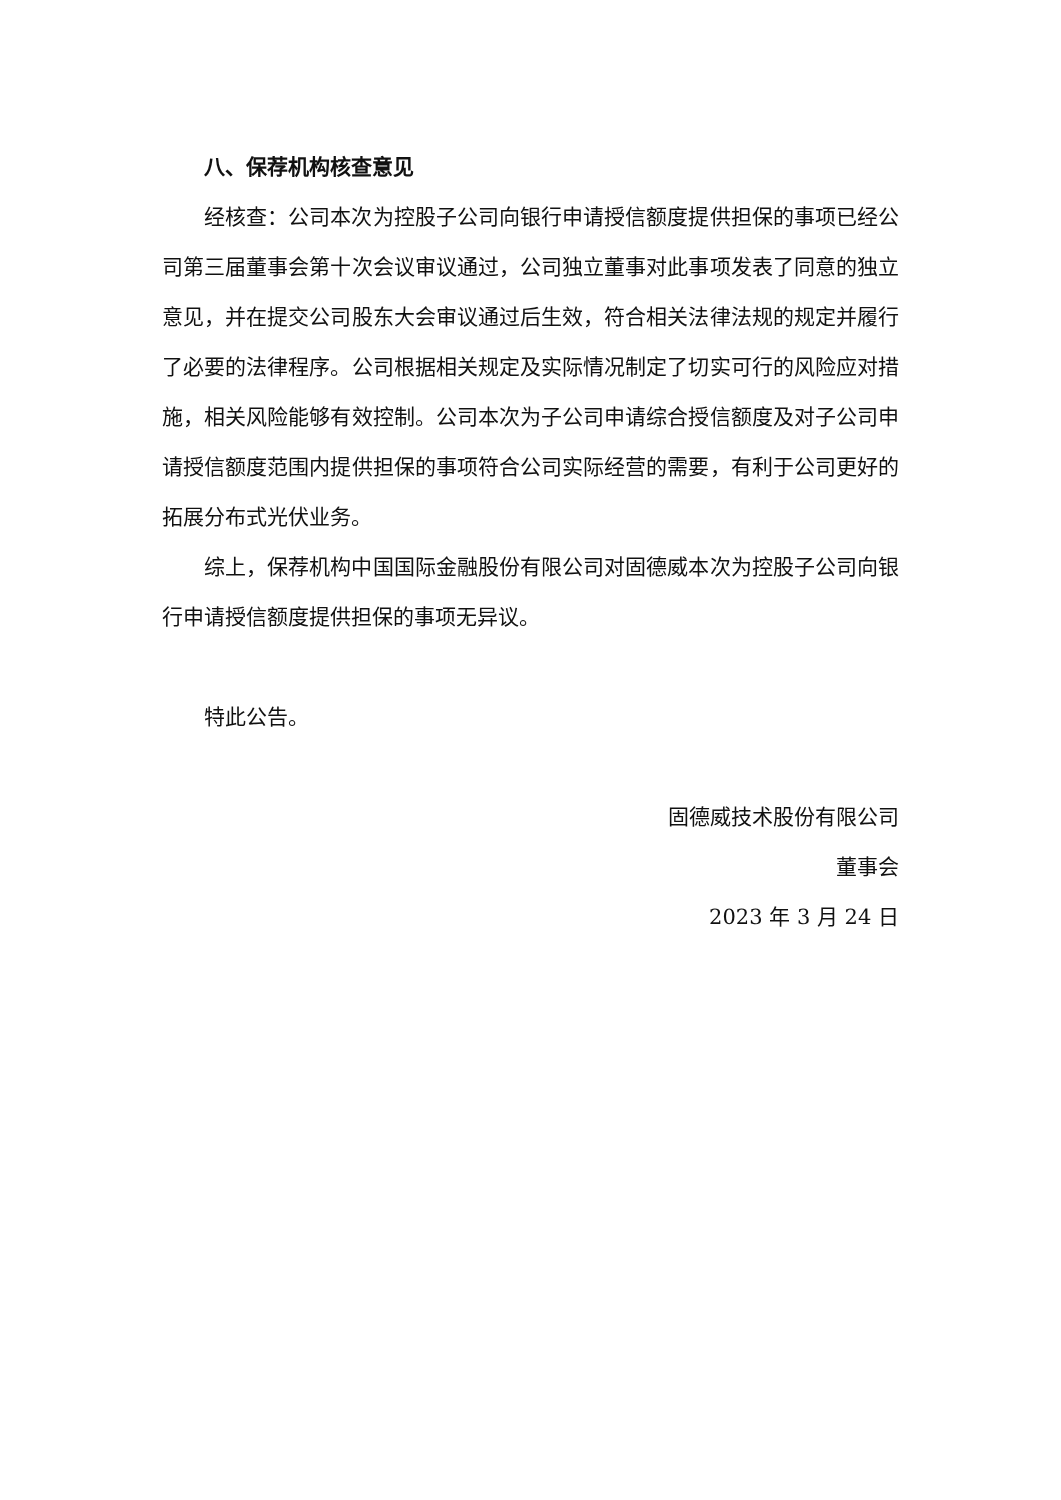八、保荐机构核查意见
经核查：公司本次为控股子公司向银行申请授信额度提供担保的事项已经公司第三届董事会第十次会议审议通过，公司独立董事对此事项发表了同意的独立意见，并在提交公司股东大会审议通过后生效，符合相关法律法规的规定并履行了必要的法律程序。公司根据相关规定及实际情况制定了切实可行的风险应对措施，相关风险能够有效控制。公司本次为子公司申请综合授信额度及对子公司申请授信额度范围内提供担保的事项符合公司实际经营的需要，有利于公司更好的拓展分布式光伏业务。
综上，保荐机构中国国际金融股份有限公司对固德威本次为控股子公司向银行申请授信额度提供担保的事项无异议。
特此公告。
固德威技术股份有限公司
董事会
2023 年 3 月 24 日